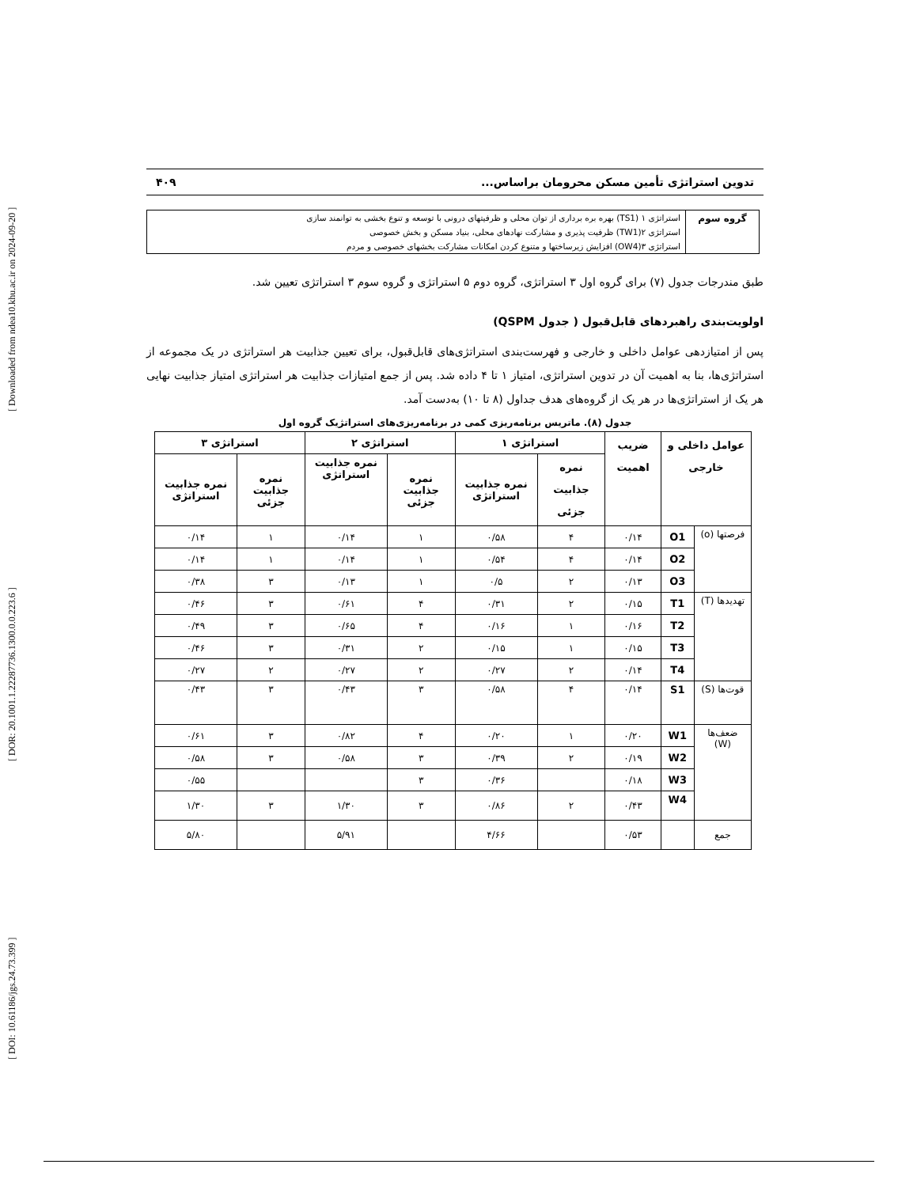[ DOI: 10.61186/jgs.24.73.399 ] [ DOR: 20.1001.1.22287736.1300.0.0.223.6 ] [ Downloaded from ndea10.khu.ac.ir on 2024-09-20 ]
تدوین استراتژی تأمین مسکن محرومان براساس... ۴۰۹
| گروه سوم | استراتژی ۱ (TS1) بهره بره برداری از توان محلی و ظرفیتهای درونی با توسعه و تنوع بخشی به توانمند سازی |
| | استراتژی ۲(TW1) ظرفیت پذیری و مشارکت نهادهای محلی، بنیاد مسکن و بخش خصوصی |
| | استراتژی ۳(OW4) افزایش زیرساختها و متنوع کردن امکانات مشارکت بخشهای خصوصی و مردم |
طبق مندرجات جدول (۷) برای گروه اول ۳ استراتژی، گروه دوم ۵ استراتژی و گروه سوم ۳ استراتژی تعیین شد.
اولویت‌بندی راهبردهای قابل‌قبول ( جدول QSPM)
پس از امتیازدهی عوامل داخلی و خارجی و فهرست‌بندی استراتژی‌های قابل‌قبول، برای تعیین جذابیت هر استراتژی در یک مجموعه از استراتژی‌ها، بنا به اهمیت آن در تدوین استراتژی، امتیاز ۱ تا ۴ داده شد. پس از جمع امتیازات جذابیت هر استراتژی امتیاز جذابیت نهایی هر یک از استراتژی‌ها در هر یک از گروه‌های هدف جداول (۸ تا ۱۰) به‌دست آمد.
جدول (۸). ماتریس برنامه‌ریزی کمی در برنامه‌ریزی‌های استراتژیک گروه اول
| عوامل داخلی و خارجی | | ضریب اهمیت | استراتژی ۱ | | استراتژی ۲ | | استراتژی ۳ | |
| --- | --- | --- | --- | --- | --- | --- | --- | --- |
| | | | نمره جذابیت جزئی | نمره جذابیت استراتژی | نمره جذابیت جزئی | نمره جذابیت استراتژی | نمره جذابیت جزئی | نمره جذابیت استراتژی |
| فرصتها (o) | O1 | ۰/۱۴ | ۴ | ۰/۵۸ | ۱ | ۰/۱۴ | ۱ | ۰/۱۴ |
| | O2 | ۰/۱۴ | ۴ | ۰/۵۴ | ۱ | ۰/۱۴ | ۱ | ۰/۱۴ |
| | O3 | ۰/۱۳ | ۲ | ۰/۵ | ۱ | ۰/۱۳ | ۳ | ۰/۳۸ |
| تهدیدها (T) | T1 | ۰/۱۵ | ۲ | ۰/۳۱ | ۴ | ۰/۶۱ | ۳ | ۰/۴۶ |
| | T2 | ۰/۱۶ | ۱ | ۰/۱۶ | ۴ | ۰/۶۵ | ۳ | ۰/۴۹ |
| | T3 | ۰/۱۵ | ۱ | ۰/۱۵ | ۲ | ۰/۳۱ | ۳ | ۰/۴۶ |
| | T4 | ۰/۱۴ | ۲ | ۰/۲۷ | ۲ | ۰/۲۷ | ۲ | ۰/۲۷ |
| قوت‌ها (S) | S1 | ۰/۱۴ | ۴ | ۰/۵۸ | ۳ | ۰/۴۳ | ۳ | ۰/۴۳ |
| ضعف‌ها (W) | W1 | ۰/۲۰ | ۱ | ۰/۲۰ | ۴ | ۰/۸۲ | ۳ | ۰/۶۱ |
| | W2 | ۰/۱۹ | ۲ | ۰/۳۹ | ۳ | ۰/۵۸ | ۳ | ۰/۵۸ |
| | W3 | ۰/۱۸ | | ۰/۳۶ | ۳ | | | ۰/۵۵ |
| | W4 | ۰/۴۳ | ۲ | ۰/۸۶ | ۳ | ۱/۳۰ | ۳ | ۱/۳۰ |
| جمع | | ۰/۵۳ | | ۴/۶۶ | | ۵/۹۱ | | ۵/۸۰ |